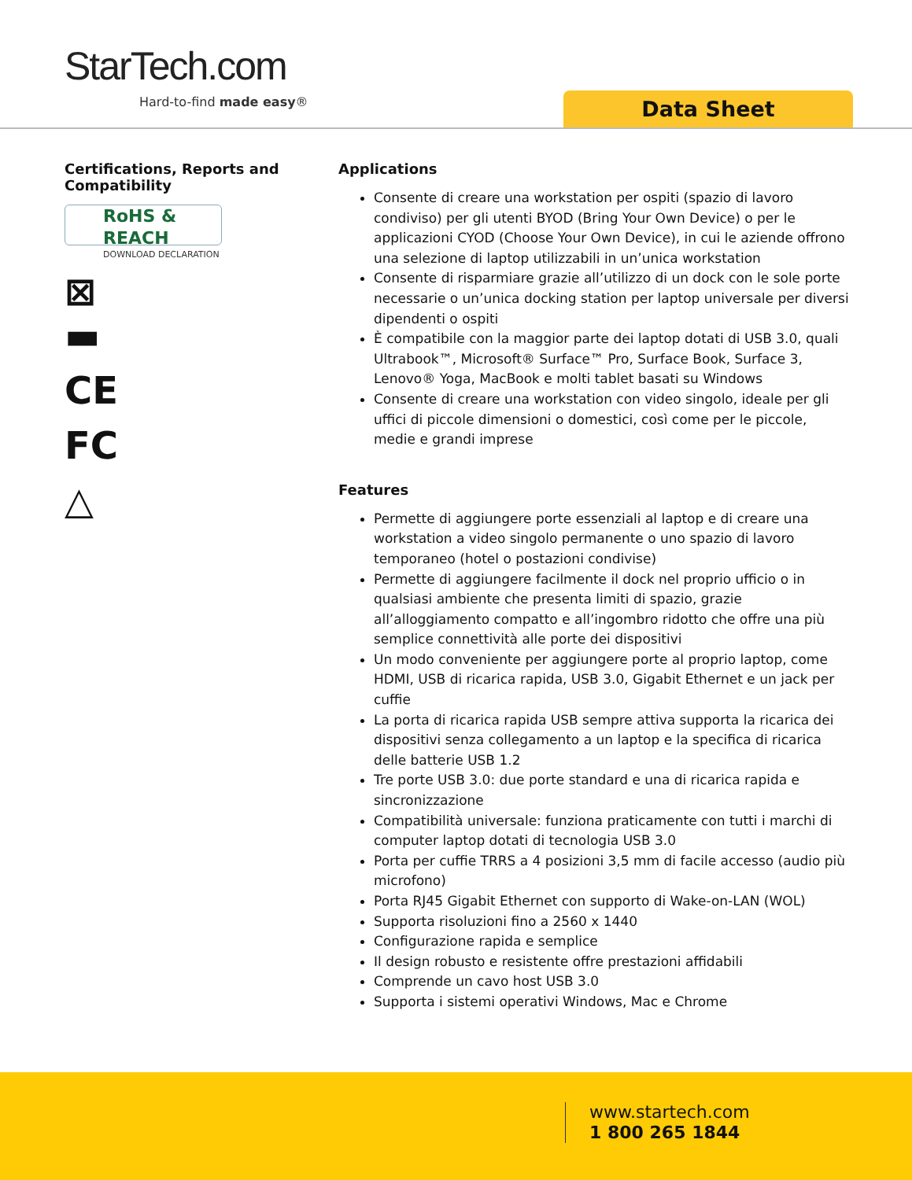StarTech.com
Hard-to-find made easy® Data Sheet
Certifications, Reports and Compatibility
RoHS & REACH
DOWNLOAD DECLARATION
⊠
▬
CE
FC
△
Applications
Consente di creare una workstation per ospiti (spazio di lavoro condiviso) per gli utenti BYOD (Bring Your Own Device) o per le applicazioni CYOD (Choose Your Own Device), in cui le aziende offrono una selezione di laptop utilizzabili in un’unica workstation
Consente di risparmiare grazie all’utilizzo di un dock con le sole porte necessarie o un’unica docking station per laptop universale per diversi dipendenti o ospiti
È compatibile con la maggior parte dei laptop dotati di USB 3.0, quali Ultrabook™, Microsoft® Surface™ Pro, Surface Book, Surface 3, Lenovo® Yoga, MacBook e molti tablet basati su Windows
Consente di creare una workstation con video singolo, ideale per gli uffici di piccole dimensioni o domestici, così come per le piccole, medie e grandi imprese
Features
Permette di aggiungere porte essenziali al laptop e di creare una workstation a video singolo permanente o uno spazio di lavoro temporaneo (hotel o postazioni condivise)
Permette di aggiungere facilmente il dock nel proprio ufficio o in qualsiasi ambiente che presenta limiti di spazio, grazie all’alloggiamento compatto e all’ingombro ridotto che offre una più semplice connettività alle porte dei dispositivi
Un modo conveniente per aggiungere porte al proprio laptop, come HDMI, USB di ricarica rapida, USB 3.0, Gigabit Ethernet e un jack per cuffie
La porta di ricarica rapida USB sempre attiva supporta la ricarica dei dispositivi senza collegamento a un laptop e la specifica di ricarica delle batterie USB 1.2
Tre porte USB 3.0: due porte standard e una di ricarica rapida e sincronizzazione
Compatibilità universale: funziona praticamente con tutti i marchi di computer laptop dotati di tecnologia USB 3.0
Porta per cuffie TRRS a 4 posizioni 3,5 mm di facile accesso (audio più microfono)
Porta RJ45 Gigabit Ethernet con supporto di Wake-on-LAN (WOL)
Supporta risoluzioni fino a 2560 x 1440
Configurazione rapida e semplice
Il design robusto e resistente offre prestazioni affidabili
Comprende un cavo host USB 3.0
Supporta i sistemi operativi Windows, Mac e Chrome
www.startech.com
1 800 265 1844